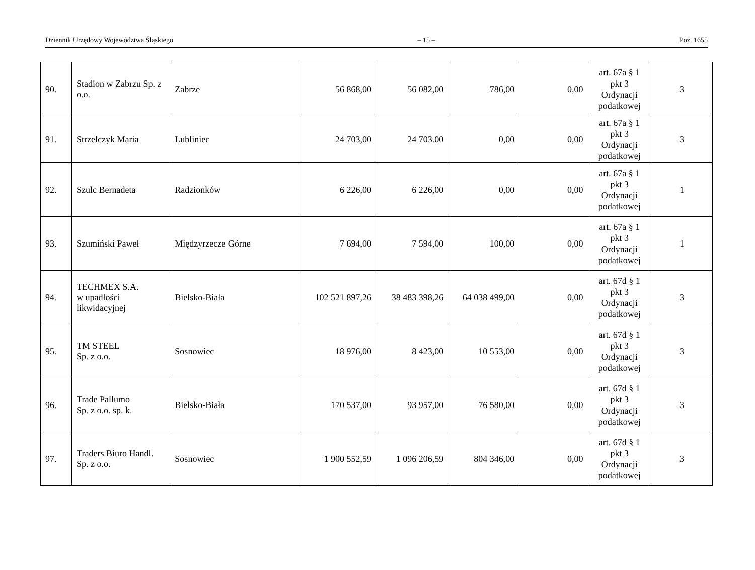Dziennik Urzędowy Województwa Śląskiego – 15 – Poz. 1655
| 90. | Stadion w Zabrzu Sp. z o.o. | Zabrze | 56 868,00 | 56 082,00 | 786,00 | 0,00 | art. 67a § 1 pkt 3 Ordynacji podatkowej | 3 |
| 91. | Strzelczyk Maria | Lubliniec | 24 703,00 | 24 703.00 | 0,00 | 0,00 | art. 67a § 1 pkt 3 Ordynacji podatkowej | 3 |
| 92. | Szulc Bernadeta | Radzionków | 6 226,00 | 6 226,00 | 0,00 | 0,00 | art. 67a § 1 pkt 3 Ordynacji podatkowej | 1 |
| 93. | Szumiński Paweł | Międzyrzecze Górne | 7 694,00 | 7 594,00 | 100,00 | 0,00 | art. 67a § 1 pkt 3 Ordynacji podatkowej | 1 |
| 94. | TECHMEX S.A. w upadłości likwidacyjnej | Bielsko-Biała | 102 521 897,26 | 38 483 398,26 | 64 038 499,00 | 0,00 | art. 67d § 1 pkt 3 Ordynacji podatkowej | 3 |
| 95. | TM STEEL Sp. z o.o. | Sosnowiec | 18 976,00 | 8 423,00 | 10 553,00 | 0,00 | art. 67d § 1 pkt 3 Ordynacji podatkowej | 3 |
| 96. | Trade Pallumo Sp. z o.o. sp. k. | Bielsko-Biała | 170 537,00 | 93 957,00 | 76 580,00 | 0,00 | art. 67d § 1 pkt 3 Ordynacji podatkowej | 3 |
| 97. | Traders Biuro Handl. Sp. z o.o. | Sosnowiec | 1 900 552,59 | 1 096 206,59 | 804 346,00 | 0,00 | art. 67d § 1 pkt 3 Ordynacji podatkowej | 3 |